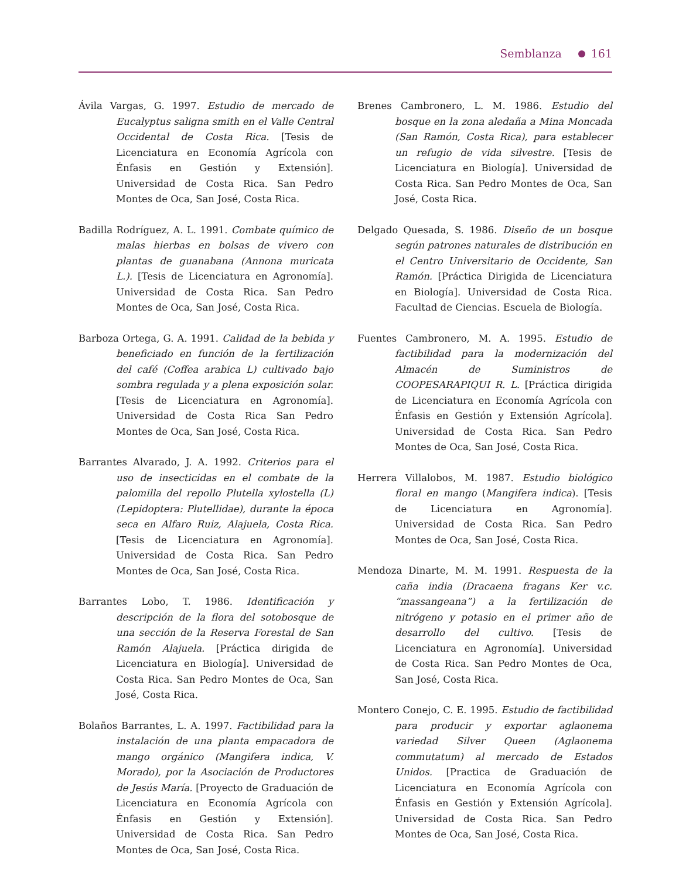Semblanza 161
Ávila Vargas, G. 1997. Estudio de mercado de Eucalyptus saligna smith en el Valle Central Occidental de Costa Rica. [Tesis de Licenciatura en Economía Agrícola con Énfasis en Gestión y Extensión]. Universidad de Costa Rica. San Pedro Montes de Oca, San José, Costa Rica.
Badilla Rodríguez, A. L. 1991. Combate químico de malas hierbas en bolsas de vivero con plantas de guanabana (Annona muricata L.). [Tesis de Licenciatura en Agronomía]. Universidad de Costa Rica. San Pedro Montes de Oca, San José, Costa Rica.
Barboza Ortega, G. A. 1991. Calidad de la bebida y beneficiado en función de la fertilización del café (Coffea arabica L) cultivado bajo sombra regulada y a plena exposición solar. [Tesis de Licenciatura en Agronomía]. Universidad de Costa Rica San Pedro Montes de Oca, San José, Costa Rica.
Barrantes Alvarado, J. A. 1992. Criterios para el uso de insecticidas en el combate de la palomilla del repollo Plutella xylostella (L) (Lepidoptera: Plutellidae), durante la época seca en Alfaro Ruiz, Alajuela, Costa Rica. [Tesis de Licenciatura en Agronomía]. Universidad de Costa Rica. San Pedro Montes de Oca, San José, Costa Rica.
Barrantes Lobo, T. 1986. Identificación y descripción de la flora del sotobosque de una sección de la Reserva Forestal de San Ramón Alajuela. [Práctica dirigida de Licenciatura en Biología]. Universidad de Costa Rica. San Pedro Montes de Oca, San José, Costa Rica.
Bolaños Barrantes, L. A. 1997. Factibilidad para la instalación de una planta empacadora de mango orgánico (Mangifera indica, V. Morado), por la Asociación de Productores de Jesús María. [Proyecto de Graduación de Licenciatura en Economía Agrícola con Énfasis en Gestión y Extensión]. Universidad de Costa Rica. San Pedro Montes de Oca, San José, Costa Rica.
Brenes Cambronero, L. M. 1986. Estudio del bosque en la zona aledaña a Mina Moncada (San Ramón, Costa Rica), para establecer un refugio de vida silvestre. [Tesis de Licenciatura en Biología]. Universidad de Costa Rica. San Pedro Montes de Oca, San José, Costa Rica.
Delgado Quesada, S. 1986. Diseño de un bosque según patrones naturales de distribución en el Centro Universitario de Occidente, San Ramón. [Práctica Dirigida de Licenciatura en Biología]. Universidad de Costa Rica. Facultad de Ciencias. Escuela de Biología.
Fuentes Cambronero, M. A. 1995. Estudio de factibilidad para la modernización del Almacén de Suministros de COOPESARAPIQUI R. L. [Práctica dirigida de Licenciatura en Economía Agrícola con Énfasis en Gestión y Extensión Agrícola]. Universidad de Costa Rica. San Pedro Montes de Oca, San José, Costa Rica.
Herrera Villalobos, M. 1987. Estudio biológico floral en mango (Mangifera indica). [Tesis de Licenciatura en Agronomía]. Universidad de Costa Rica. San Pedro Montes de Oca, San José, Costa Rica.
Mendoza Dinarte, M. M. 1991. Respuesta de la caña india (Dracaena fragans Ker v.c. “massangeana”) a la fertilización de nitrógeno y potasio en el primer año de desarrollo del cultivo. [Tesis de Licenciatura en Agronomía]. Universidad de Costa Rica. San Pedro Montes de Oca, San José, Costa Rica.
Montero Conejo, C. E. 1995. Estudio de factibilidad para producir y exportar aglaonema variedad Silver Queen (Aglaonema commutatum) al mercado de Estados Unidos. [Practica de Graduación de Licenciatura en Economía Agrícola con Énfasis en Gestión y Extensión Agrícola]. Universidad de Costa Rica. San Pedro Montes de Oca, San José, Costa Rica.